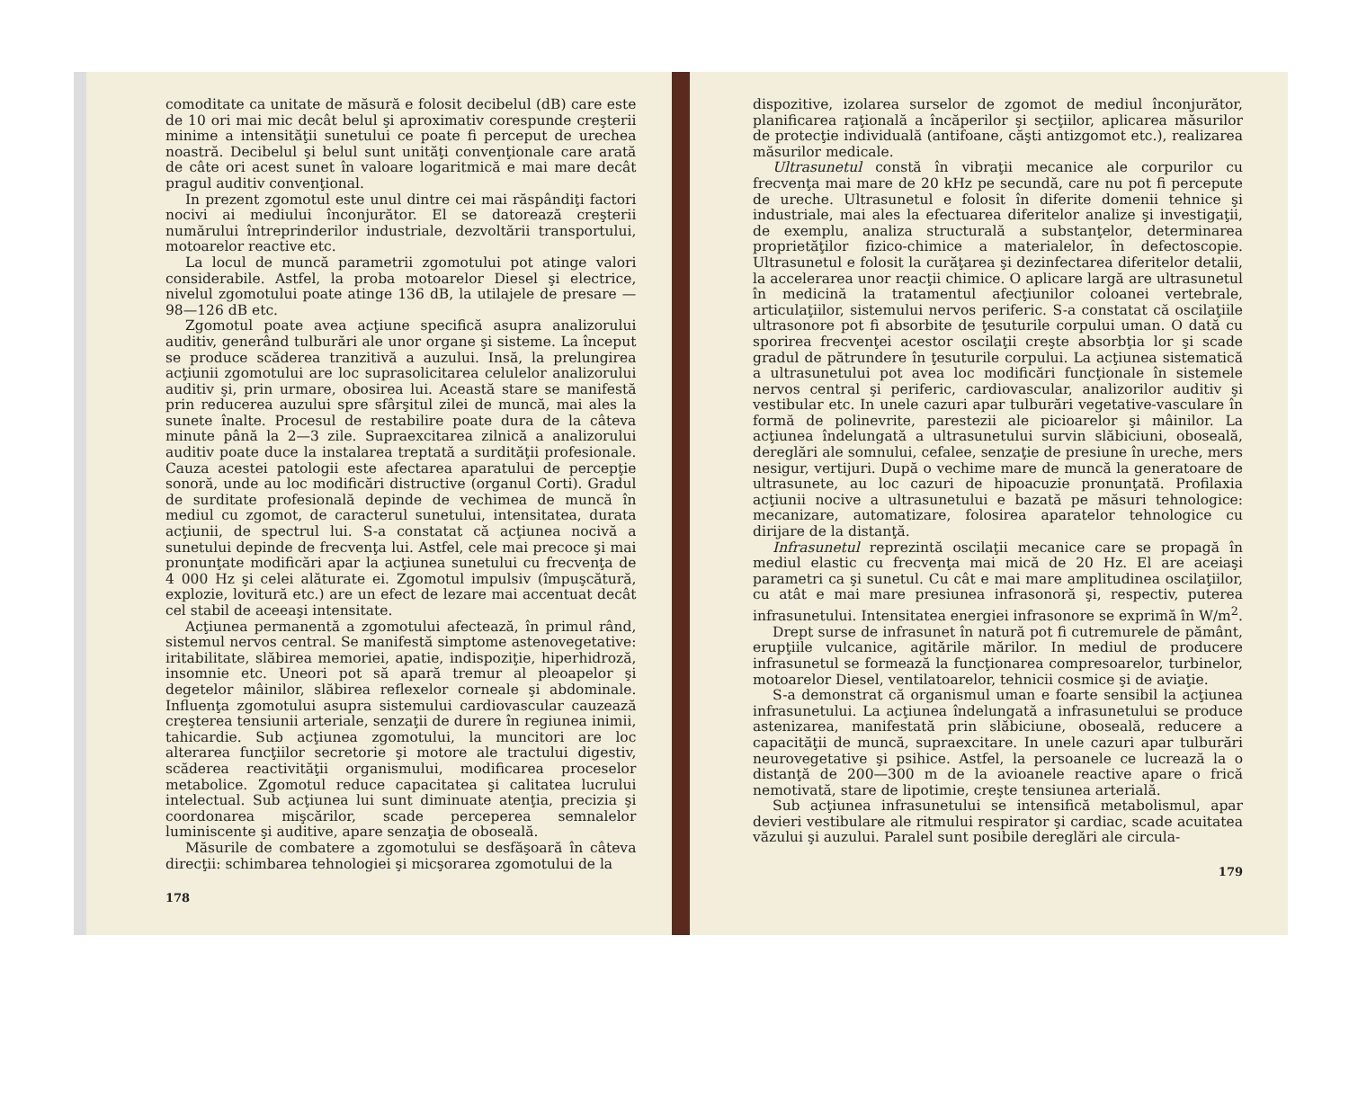comoditate ca unitate de măsură e folosit decibelul (dB) care este de 10 ori mai mic decât belul şi aproximativ corespunde creşterii minime a intensităţii sunetului ce poate fi perceput de urechea noastră. Decibelul şi belul sunt unităţi convenţionale care arată de câte ori acest sunet în valoare logaritmică e mai mare decât pragul auditiv convenţional.
In prezent zgomotul este unul dintre cei mai răspândiţi factori nocivi ai mediului înconjurător. El se datorează creşterii numărului întreprinderilor industriale, dezvoltării transportului, motoarelor reactive etc.
La locul de muncă parametrii zgomotului pot atinge valori considerabile. Astfel, la proba motoarelor Diesel şi electrice, nivelul zgomotului poate atinge 136 dB, la utilajele de presare — 98—126 dB etc.
Zgomotul poate avea acţiune specifică asupra analizorului auditiv, generând tulburări ale unor organe şi sisteme. La început se produce scăderea tranzitivă a auzului. Insă, la prelungirea acţiunii zgomotului are loc suprasolicitarea celulelor analizorului auditiv şi, prin urmare, obosirea lui. Această stare se manifestă prin reducerea auzului spre sfârşitul zilei de muncă, mai ales la sunete înalte. Procesul de restabilire poate dura de la câteva minute până la 2—3 zile. Supraexcitarea zilnică a analizorului auditiv poate duce la instalarea treptată a surdităţii profesionale. Cauza acestei patologii este afectarea aparatului de percepţie sonoră, unde au loc modificări distructive (organul Corti). Gradul de surditate profesională depinde de vechimea de muncă în mediul cu zgomot, de caracterul sunetului, intensitatea, durata acţiunii, de spectrul lui. S-a constatat că acţiunea nocivă a sunetului depinde de frecvenţa lui. Astfel, cele mai precoce şi mai pronunţate modificări apar la acţiunea sunetului cu frecvenţa de 4 000 Hz şi celei alăturate ei. Zgomotul impulsiv (împuşcătură, explozie, lovitură etc.) are un efect de lezare mai accentuat decât cel stabil de aceeaşi intensitate.
Acţiunea permanentă a zgomotului afectează, în primul rând, sistemul nervos central. Se manifestă simptome astenovegetative: iritabilitate, slăbirea memoriei, apatie, indispoziţie, hiperhidroză, insomnie etc. Uneori pot să apară tremur al pleoapelor şi degetelor mâinilor, slăbirea reflexelor corneale şi abdominale. Influenţa zgomotului asupra sistemului cardiovascular cauzează creşterea tensiunii arteriale, senzaţii de durere în regiunea inimii, tahicardie. Sub acţiunea zgomotului, la muncitori are loc alterarea funcţiilor secretorie şi motore ale tractului digestiv, scăderea reactivităţii organismului, modificarea proceselor metabolice. Zgomotul reduce capacitatea şi calitatea lucrului intelectual. Sub acţiunea lui sunt diminuate atenţia, precizia şi coordonarea mişcărilor, scade perceperea semnalelor luminiscente şi auditive, apare senzaţia de oboseală.
Măsurile de combatere a zgomotului se desfăşoară în câteva direcţii: schimbarea tehnologiei şi micşorarea zgomotului de la
178
dispozitive, izolarea surselor de zgomot de mediul înconjurător, planificarea raţională a încăperilor şi secţiilor, aplicarea măsurilor de protecţie individuală (antifoane, căşti antizgomot etc.), realizarea măsurilor medicale.
Ultrasunetul constă în vibraţii mecanice ale corpurilor cu frecvenţa mai mare de 20 kHz pe secundă, care nu pot fi percepute de ureche. Ultrasunetul e folosit în diferite domenii tehnice şi industriale, mai ales la efectuarea diferitelor analize şi investigaţii, de exemplu, analiza structurală a substanţelor, determinarea proprietăţilor fizico-chimice a materialelor, în defectoscopie. Ultrasunetul e folosit la curăţarea şi dezinfectarea diferitelor detalii, la accelerarea unor reacţii chimice. O aplicare largă are ultrasunetul în medicină la tratamentul afecţiunilor coloanei vertebrale, articulaţiilor, sistemului nervos periferic. S-a constatat că oscilaţiile ultrasonore pot fi absorbite de ţesuturile corpului uman. O dată cu sporirea frecvenţei acestor oscilaţii creşte absorbţia lor şi scade gradul de pătrundere în ţesuturile corpului. La acţiunea sistematică a ultrasunetului pot avea loc modificări funcţionale în sistemele nervos central şi periferic, cardiovascular, analizorilor auditiv şi vestibular etc. In unele cazuri apar tulburări vegetative-vasculare în formă de polinevrite, parestezii ale picioarelor şi mâinilor. La acţiunea îndelungată a ultrasunetului survin slăbiciuni, oboseală, dereglări ale somnului, cefalee, senzaţie de presiune în ureche, mers nesigur, vertijuri. După o vechime mare de muncă la generatoare de ultrasunete, au loc cazuri de hipoacuzie pronunţată. Profilaxia acţiunii nocive a ultrasunetului e bazată pe măsuri tehnologice: mecanizare, automatizare, folosirea aparatelor tehnologice cu dirijare de la distanţă.
Infrasunetul reprezintă oscilaţii mecanice care se propagă în mediul elastic cu frecvenţa mai mică de 20 Hz. El are aceiaşi parametri ca şi sunetul. Cu cât e mai mare amplitudinea oscilaţiilor, cu atât e mai mare presiunea infrasonoră şi, respectiv, puterea infrasunetului. Intensitatea energiei infrasonore se exprimă în W/m<sup>2</sup>.
Drept surse de infrasunet în natură pot fi cutremurele de pământ, erupţiile vulcanice, agitările mărilor. In mediul de producere infrasunetul se formează la funcţionarea compresoarelor, turbinelor, motoarelor Diesel, ventilatoarelor, tehnicii cosmice şi de aviaţie.
S-a demonstrat că organismul uman e foarte sensibil la acţiunea infrasunetului. La acţiunea îndelungată a infrasunetului se produce astenizarea, manifestată prin slăbiciune, oboseală, reducere a capacităţii de muncă, supraexcitare. In unele cazuri apar tulburări neurovegetative şi psihice. Astfel, la persoanele ce lucrează la o distanţă de 200—300 m de la avioanele reactive apare o frică nemotivată, stare de lipotimie, creşte tensiunea arterială.
Sub acţiunea infrasunetului se intensifică metabolismul, apar devieri vestibulare ale ritmului respirator şi cardiac, scade acuitatea văzului şi auzului. Paralel sunt posibile dereglări ale circula-
179